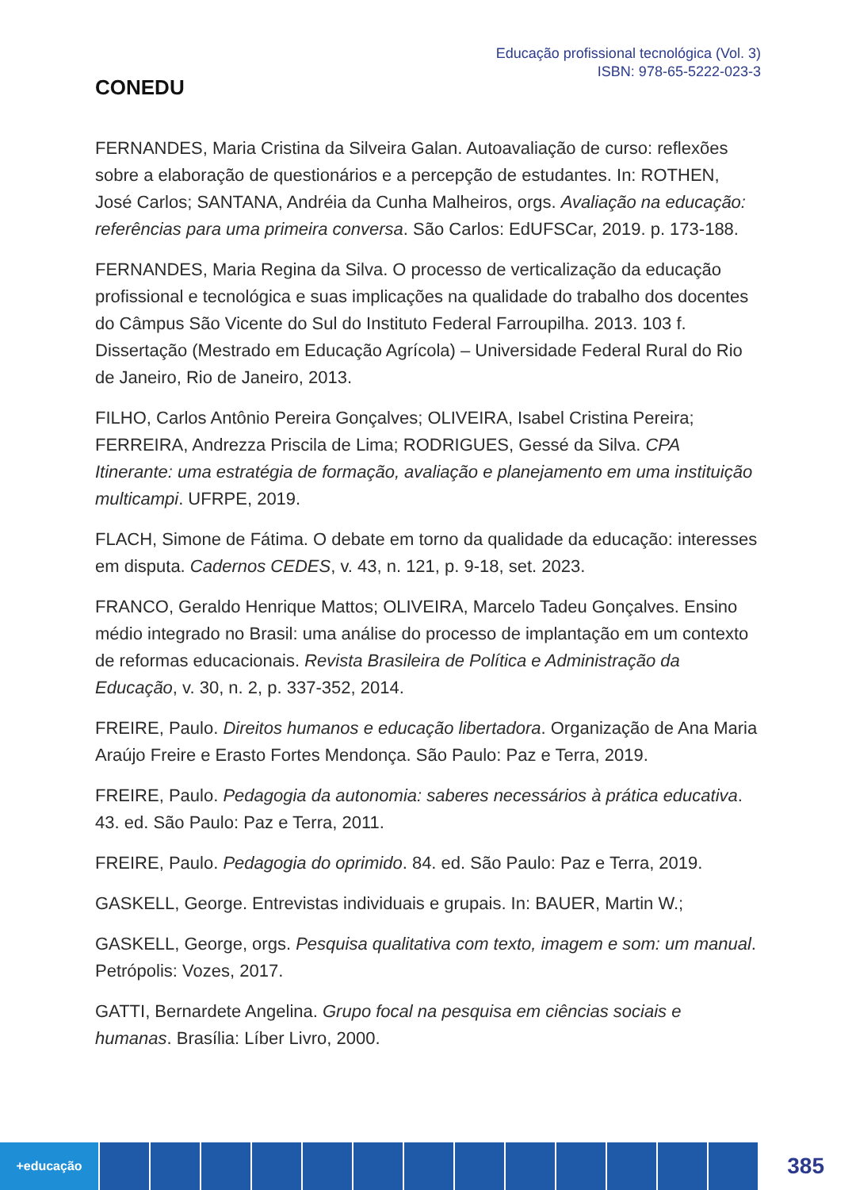CONEDU
Educação profissional tecnológica (Vol. 3)
ISBN: 978-65-5222-023-3
FERNANDES, Maria Cristina da Silveira Galan. Autoavaliação de curso: reflexões sobre a elaboração de questionários e a percepção de estudantes. In: ROTHEN, José Carlos; SANTANA, Andréia da Cunha Malheiros, orgs. Avaliação na educação: referências para uma primeira conversa. São Carlos: EdUFSCar, 2019. p. 173-188.
FERNANDES, Maria Regina da Silva. O processo de verticalização da educação profissional e tecnológica e suas implicações na qualidade do trabalho dos docentes do Câmpus São Vicente do Sul do Instituto Federal Farroupilha. 2013. 103 f. Dissertação (Mestrado em Educação Agrícola) – Universidade Federal Rural do Rio de Janeiro, Rio de Janeiro, 2013.
FILHO, Carlos Antônio Pereira Gonçalves; OLIVEIRA, Isabel Cristina Pereira; FERREIRA, Andrezza Priscila de Lima; RODRIGUES, Gessé da Silva. CPA Itinerante: uma estratégia de formação, avaliação e planejamento em uma instituição multicampi. UFRPE, 2019.
FLACH, Simone de Fátima. O debate em torno da qualidade da educação: interesses em disputa. Cadernos CEDES, v. 43, n. 121, p. 9-18, set. 2023.
FRANCO, Geraldo Henrique Mattos; OLIVEIRA, Marcelo Tadeu Gonçalves. Ensino médio integrado no Brasil: uma análise do processo de implantação em um contexto de reformas educacionais. Revista Brasileira de Política e Administração da Educação, v. 30, n. 2, p. 337-352, 2014.
FREIRE, Paulo. Direitos humanos e educação libertadora. Organização de Ana Maria Araújo Freire e Erasto Fortes Mendonça. São Paulo: Paz e Terra, 2019.
FREIRE, Paulo. Pedagogia da autonomia: saberes necessários à prática educativa. 43. ed. São Paulo: Paz e Terra, 2011.
FREIRE, Paulo. Pedagogia do oprimido. 84. ed. São Paulo: Paz e Terra, 2019.
GASKELL, George. Entrevistas individuais e grupais. In: BAUER, Martin W.;
GASKELL, George, orgs. Pesquisa qualitativa com texto, imagem e som: um manual. Petrópolis: Vozes, 2017.
GATTI, Bernardete Angelina. Grupo focal na pesquisa em ciências sociais e humanas. Brasília: Líber Livro, 2000.
+educação
385